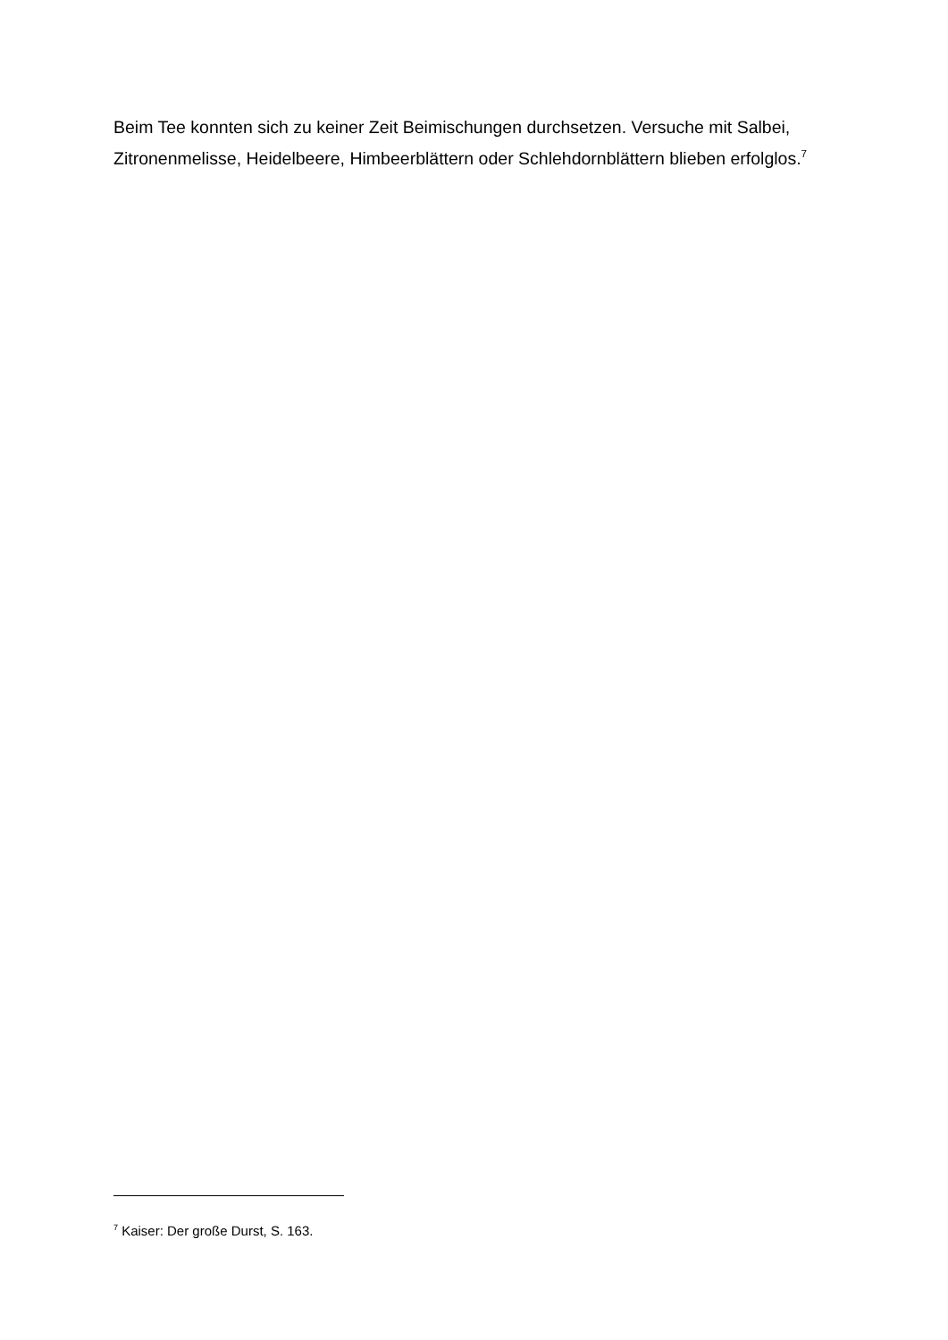Beim Tee konnten sich zu keiner Zeit Beimischungen durchsetzen. Versuche mit Salbei, Zitronenmelisse, Heidelbeere, Himbeerblättern oder Schlehdornblättern blieben erfolglos.<sup>7</sup>
<sup>7</sup> Kaiser: Der große Durst, S. 163.